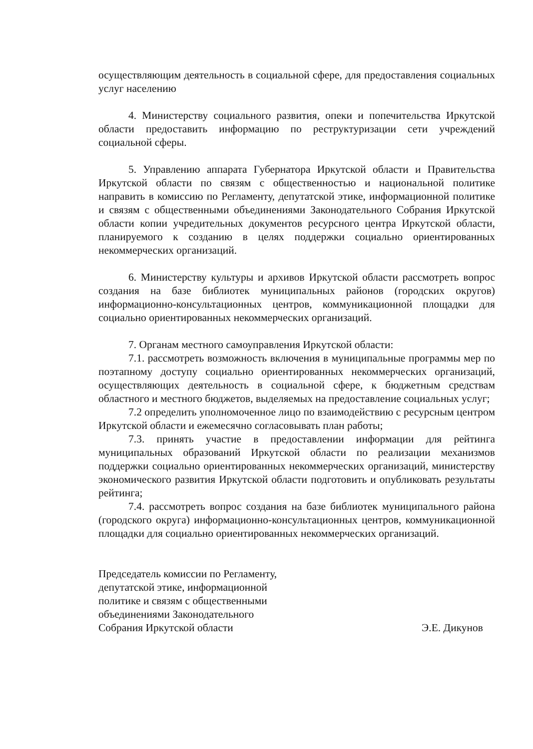осуществляющим деятельность в социальной сфере, для предоставления социальных услуг населению
4. Министерству социального развития, опеки и попечительства Иркутской области предоставить информацию по реструктуризации сети учреждений социальной сферы.
5. Управлению аппарата Губернатора Иркутской области и Правительства Иркутской области по связям с общественностью и национальной политике направить в комиссию по Регламенту, депутатской этике, информационной политике и связям с общественными объединениями Законодательного Собрания Иркутской области копии учредительных документов ресурсного центра Иркутской области, планируемого к созданию в целях поддержки социально ориентированных некоммерческих организаций.
6. Министерству культуры и архивов Иркутской области рассмотреть вопрос создания на базе библиотек муниципальных районов (городских округов) информационно-консультационных центров, коммуникационной площадки для социально ориентированных некоммерческих организаций.
7. Органам местного самоуправления Иркутской области:
7.1. рассмотреть возможность включения в муниципальные программы мер по поэтапному доступу социально ориентированных некоммерческих организаций, осуществляющих деятельность в социальной сфере, к бюджетным средствам областного и местного бюджетов, выделяемых на предоставление социальных услуг;
7.2 определить уполномоченное лицо по взаимодействию с ресурсным центром Иркутской области и ежемесячно согласовывать план работы;
7.3. принять участие в предоставлении информации для рейтинга муниципальных образований Иркутской области по реализации механизмов поддержки социально ориентированных некоммерческих организаций, министерству экономического развития Иркутской области подготовить и опубликовать результаты рейтинга;
7.4. рассмотреть вопрос создания на базе библиотек муниципального района (городского округа) информационно-консультационных центров, коммуникационной площадки для социально ориентированных некоммерческих организаций.
Председатель комиссии по Регламенту,
депутатской этике, информационной
политике и связям с общественными
объединениями Законодательного
Собрания Иркутской области
Э.Е. Дикунов